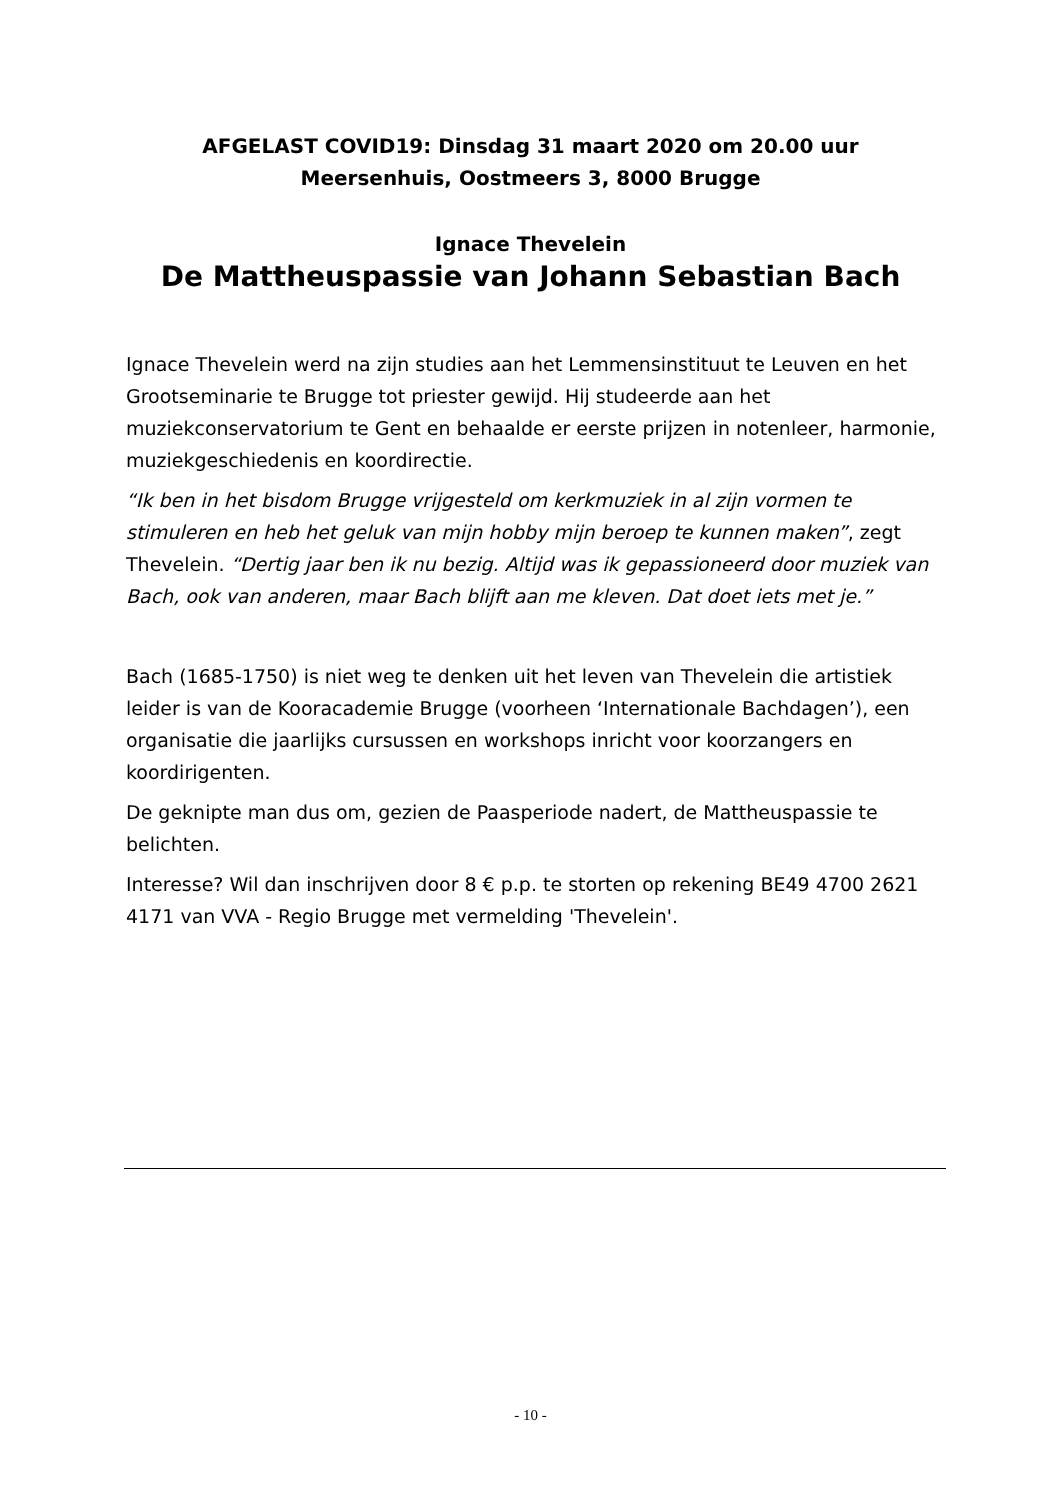AFGELAST COVID19: Dinsdag 31 maart 2020 om 20.00 uur
Meersenhuis, Oostmeers 3, 8000 Brugge
Ignace Thevelein
De Mattheuspassie van Johann Sebastian Bach
Ignace Thevelein werd na zijn studies aan het Lemmensinstituut te Leuven en het Grootseminarie te Brugge tot priester gewijd. Hij studeerde aan het muziekconservatorium te Gent en behaalde er eerste prijzen in notenleer, harmonie, muziekgeschiedenis en koordirectie.
“Ik ben in het bisdom Brugge vrijgesteld om kerkmuziek in al zijn vormen te stimuleren en heb het geluk van mijn hobby mijn beroep te kunnen maken”, zegt Thevelein. “Dertig jaar ben ik nu bezig. Altijd was ik gepassioneerd door muziek van Bach, ook van anderen, maar Bach blijft aan me kleven. Dat doet iets met je.”
Bach (1685-1750) is niet weg te denken uit het leven van Thevelein die artistiek leider is van de Kooracademie Brugge (voorheen ‘Internationale Bachdagen’), een organisatie die jaarlijks cursussen en workshops inricht voor koorzangers en koordirigenten.
De geknipte man dus om, gezien de Paasperiode nadert, de Mattheuspassie te belichten.
Interesse? Wil dan inschrijven door 8 € p.p. te storten op rekening BE49 4700 2621 4171 van VVA - Regio Brugge met vermelding 'Thevelein'.
- 10 -